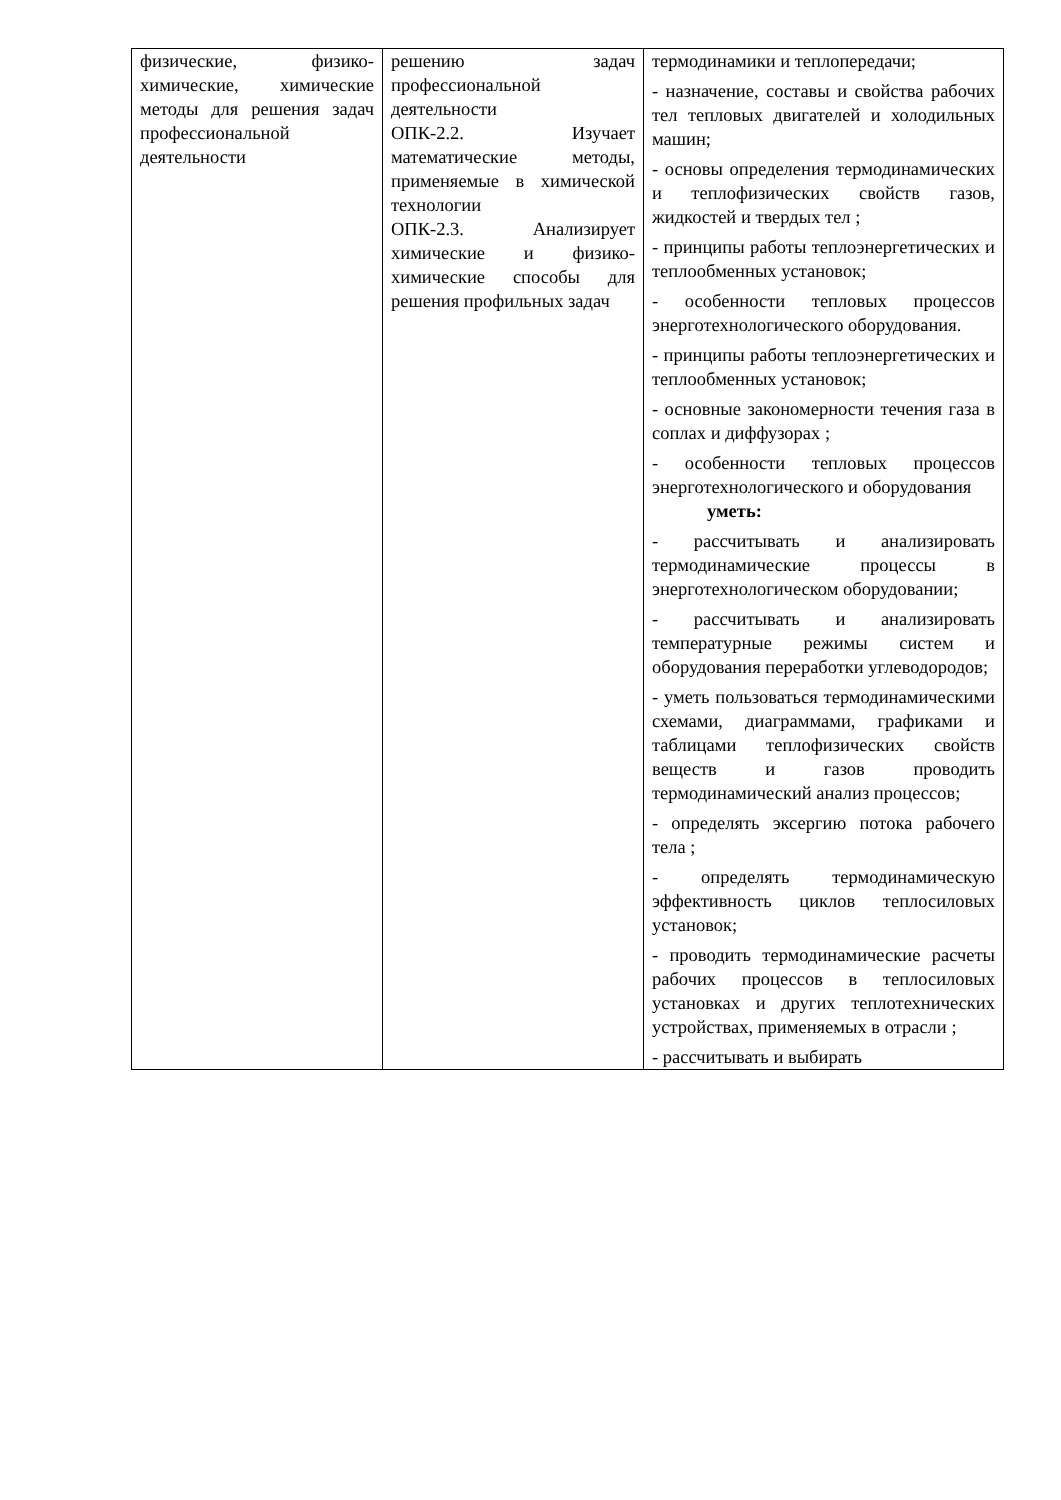| физические, физико-химические, химические методы для решения задач профессиональной деятельности | решению задач профессиональной деятельности ОПК-2.2. Изучает математические методы, применяемые в химической технологии ОПК-2.3. Анализирует химические и физико-химические способы для решения профильных задач | термодинамики и теплопередачи; - назначение, составы и свойства рабочих тел тепловых двигателей и холодильных машин; - основы определения термодинамических и теплофизических свойств газов, жидкостей и твердых тел ; - принципы работы теплоэнергетических и теплообменных установок; - особенности тепловых процессов энерготехнологического оборудования. - принципы работы теплоэнергетических и теплообменных установок; - основные закономерности течения газа в соплах и диффузорах ; - особенности тепловых процессов энерготехнологического и оборудования уметь: - рассчитывать и анализировать термодинамические процессы в энерготехнологическом оборудовании; - рассчитывать и анализировать температурные режимы систем и оборудования переработки углеводородов; - уметь пользоваться термодинамическими схемами, диаграммами, графиками и таблицами теплофизических свойств веществ и газов проводить термодинамический анализ процессов; - определять эксергию потока рабочего тела ; - определять термодинамическую эффективность циклов теплосиловых установок; - проводить термодинамические расчеты рабочих процессов в теплосиловых установках и других теплотехнических устройствах, применяемых в отрасли ; - рассчитывать и выбирать |